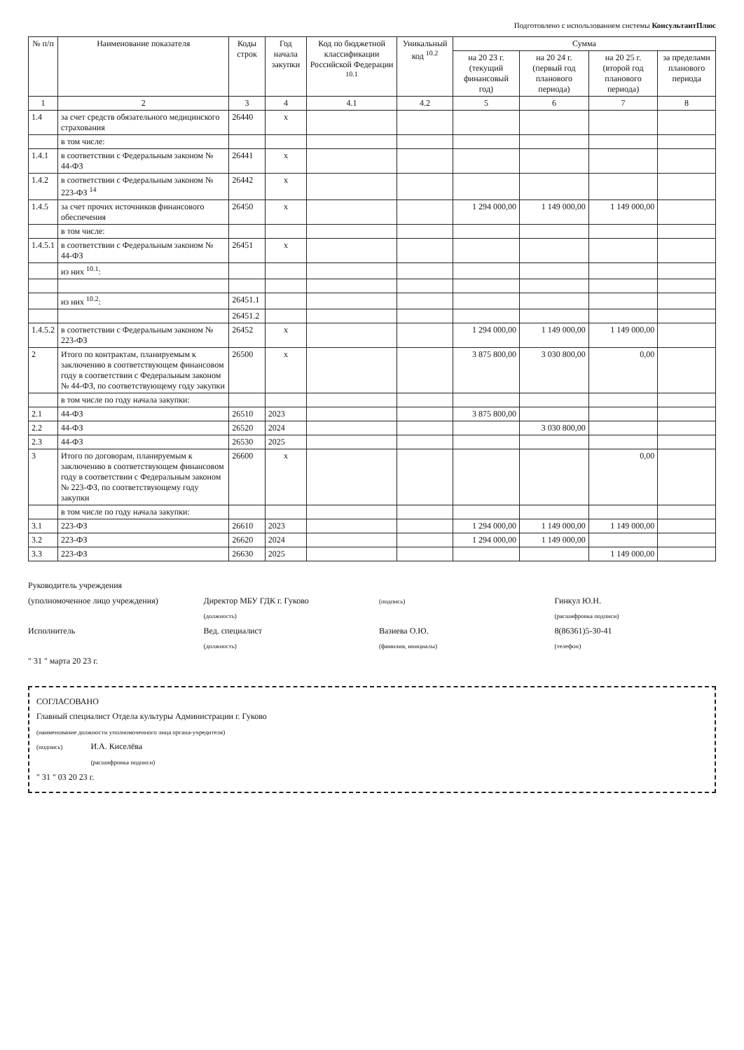Подготовлено с использованием системы КонсультантПлюс
| № п/п | Наименование показателя | Коды строк | Год начала закупки | Код по бюджетной классификации Российской Федерации <sup>10.1</sup> | Уникальный код <sup>10.2</sup> | Сумма | | | |
| --- | --- | --- | --- | --- | --- | --- | --- | --- | --- |
| | | | | | | на 20 23 г. (текущий финансовый год) | на 20 24 г. (первый год планового периода) | на 20 25 г. (второй год планового периода) | за пределами планового периода |
| 1 | 2 | 3 | 4 | 4.1 | 4.2 | 5 | 6 | 7 | 8 |
| 1.4 | за счет средств обязательного медицинского страхования | 26440 | x | | | | | | |
| | в том числе: | | | | | | | | |
| 1.4.1 | в соответствии с Федеральным законом № 44-ФЗ | 26441 | x | | | | | | |
| 1.4.2 | в соответствии с Федеральным законом № 223-ФЗ <sup>14</sup> | 26442 | x | | | | | | |
| 1.4.5 | за счет прочих источников финансового обеспечения | 26450 | x | | | 1 294 000,00 | 1 149 000,00 | 1 149 000,00 | |
| | в том числе: | | | | | | | | |
| 1.4.5.1 | в соответствии с Федеральным законом № 44-ФЗ | 26451 | x | | | | | | |
| | из них <sup>10.1</sup>: | | | | | | | | |
| | из них <sup>10.2</sup>: | 26451.1 | | | | | | | |
| | | 26451.2 | | | | | | | |
| 1.4.5.2 | в соответствии с Федеральным законом № 223-ФЗ | 26452 | x | | | 1 294 000,00 | 1 149 000,00 | 1 149 000,00 | |
| 2 | Итого по контрактам, планируемым к заключению в соответствующем финансовом году в соответствии с Федеральным законом № 44-ФЗ, по соответствующему году закупки | 26500 | x | | | 3 875 800,00 | 3 030 800,00 | 0,00 | |
| | в том числе по году начала закупки: | | | | | | | | |
| 2.1 | 44-ФЗ | 26510 | 2023 | | | 3 875 800,00 | | | |
| 2.2 | 44-ФЗ | 26520 | 2024 | | | | 3 030 800,00 | | |
| 2.3 | 44-ФЗ | 26530 | 2025 | | | | | | |
| 3 | Итого по договорам, планируемым к заключению в соответствующем финансовом году в соответствии с Федеральным законом № 223-ФЗ, по соответствующему году закупки | 26600 | x | | | | | 0,00 | |
| | в том числе по году начала закупки: | | | | | | | | |
| 3.1 | 223-ФЗ | 26610 | 2023 | | | 1 294 000,00 | 1 149 000,00 | 1 149 000,00 | |
| 3.2 | 223-ФЗ | 26620 | 2024 | | | 1 294 000,00 | 1 149 000,00 | | |
| 3.3 | 223-ФЗ | 26630 | 2025 | | | | | 1 149 000,00 | |
Руководитель учреждения
(уполномоченное лицо учреждения) Директор МБУ ГДК г. Гуково
(должность) (подпись) Гинкул Ю.Н.
(расшифровка подписи)
Исполнитель Вед. специалист
(должность) Вазиева О.Ю.
(фамилия, инициалы) 8(86361)5-30-41
(телефон)
" 31 " марта 20 23 г.
СОГЛАСОВАНО
Главный специалист Отдела культуры Администрации г. Гуково
(наименование должности уполномоченного лица органа-учредителя)
(подпись) И.А. Киселёва
(расшифровка подписи)
" 31 " 03 20 23 г.